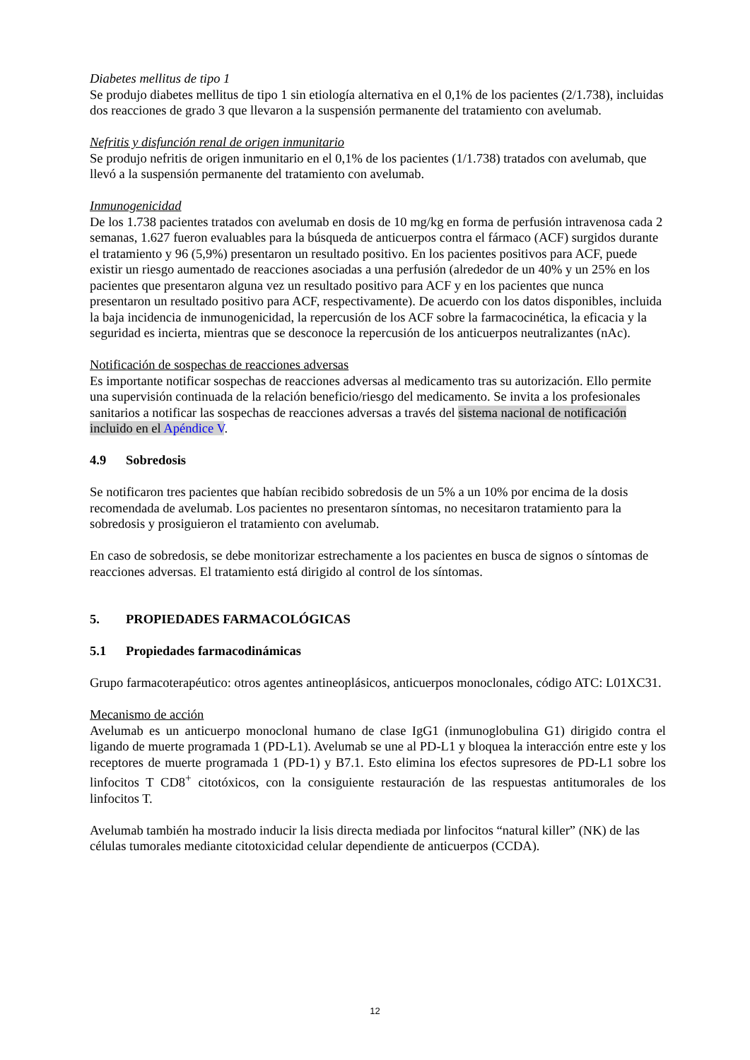Diabetes mellitus de tipo 1
Se produjo diabetes mellitus de tipo 1 sin etiología alternativa en el 0,1% de los pacientes (2/1.738), incluidas dos reacciones de grado 3 que llevaron a la suspensión permanente del tratamiento con avelumab.
Nefritis y disfunción renal de origen inmunitario
Se produjo nefritis de origen inmunitario en el 0,1% de los pacientes (1/1.738) tratados con avelumab, que llevó a la suspensión permanente del tratamiento con avelumab.
Inmunogenicidad
De los 1.738 pacientes tratados con avelumab en dosis de 10 mg/kg en forma de perfusión intravenosa cada 2 semanas, 1.627 fueron evaluables para la búsqueda de anticuerpos contra el fármaco (ACF) surgidos durante el tratamiento y 96 (5,9%) presentaron un resultado positivo. En los pacientes positivos para ACF, puede existir un riesgo aumentado de reacciones asociadas a una perfusión (alrededor de un 40% y un 25% en los pacientes que presentaron alguna vez un resultado positivo para ACF y en los pacientes que nunca presentaron un resultado positivo para ACF, respectivamente). De acuerdo con los datos disponibles, incluida la baja incidencia de inmunogenicidad, la repercusión de los ACF sobre la farmacocinética, la eficacia y la seguridad es incierta, mientras que se desconoce la repercusión de los anticuerpos neutralizantes (nAc).
Notificación de sospechas de reacciones adversas
Es importante notificar sospechas de reacciones adversas al medicamento tras su autorización. Ello permite una supervisión continuada de la relación beneficio/riesgo del medicamento. Se invita a los profesionales sanitarios a notificar las sospechas de reacciones adversas a través del sistema nacional de notificación incluido en el Apéndice V.
4.9 Sobredosis
Se notificaron tres pacientes que habían recibido sobredosis de un 5% a un 10% por encima de la dosis recomendada de avelumab. Los pacientes no presentaron síntomas, no necesitaron tratamiento para la sobredosis y prosiguieron el tratamiento con avelumab.
En caso de sobredosis, se debe monitorizar estrechamente a los pacientes en busca de signos o síntomas de reacciones adversas. El tratamiento está dirigido al control de los síntomas.
5. PROPIEDADES FARMACOLÓGICAS
5.1 Propiedades farmacodinámicas
Grupo farmacoterapéutico: otros agentes antineoplásicos, anticuerpos monoclonales, código ATC: L01XC31.
Mecanismo de acción
Avelumab es un anticuerpo monoclonal humano de clase IgG1 (inmunoglobulina G1) dirigido contra el ligando de muerte programada 1 (PD-L1). Avelumab se une al PD-L1 y bloquea la interacción entre este y los receptores de muerte programada 1 (PD-1) y B7.1. Esto elimina los efectos supresores de PD-L1 sobre los linfocitos T CD8<sup>+</sup> citotóxicos, con la consiguiente restauración de las respuestas antitumorales de los linfocitos T.
Avelumab también ha mostrado inducir la lisis directa mediada por linfocitos “natural killer” (NK) de las células tumorales mediante citotoxicidad celular dependiente de anticuerpos (CCDA).
12